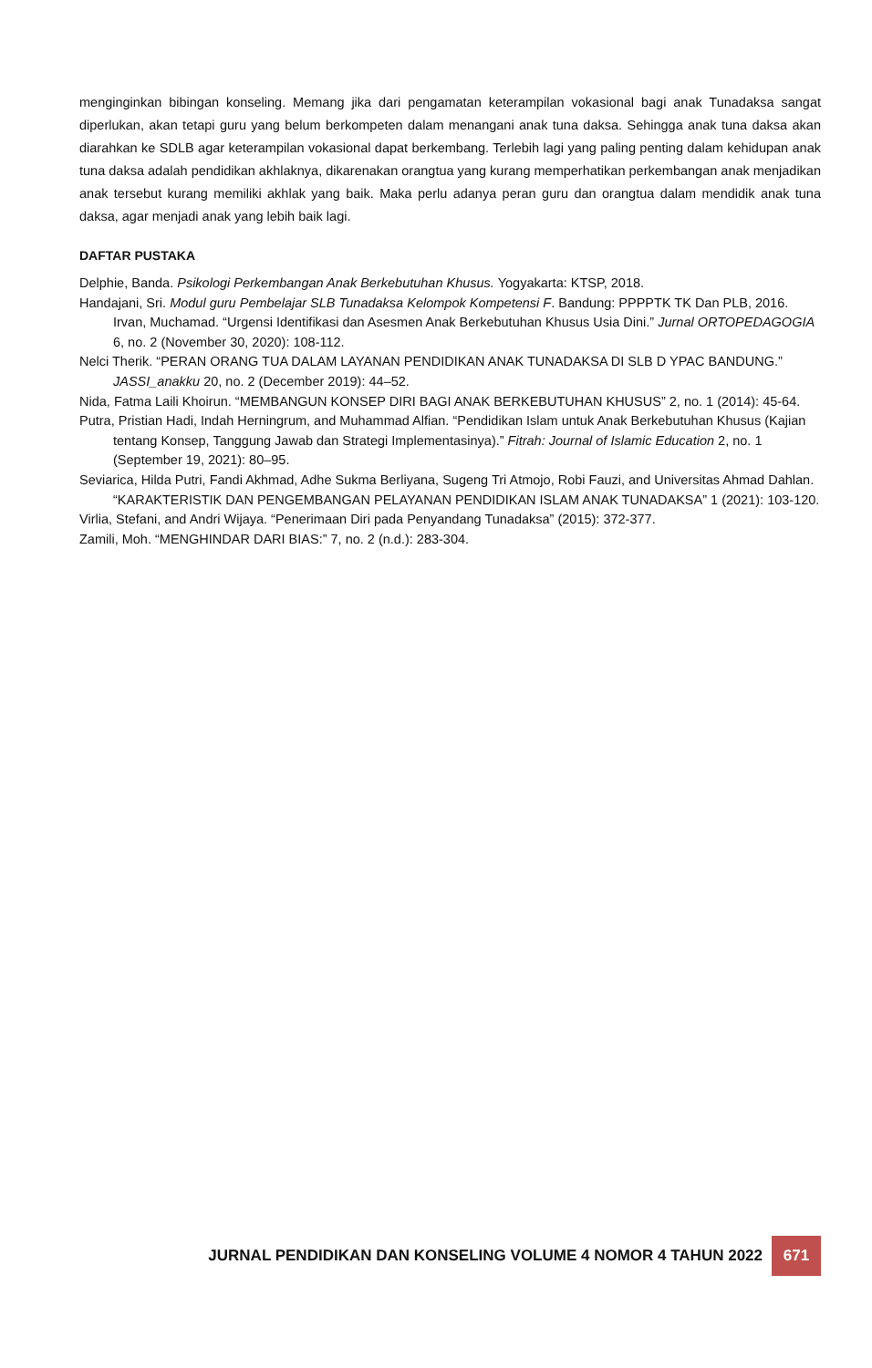menginginkan bibingan konseling. Memang jika dari pengamatan keterampilan vokasional bagi anak Tunadaksa sangat diperlukan, akan tetapi guru yang belum berkompeten dalam menangani anak tuna daksa. Sehingga anak tuna daksa akan diarahkan ke SDLB agar keterampilan vokasional dapat berkembang. Terlebih lagi yang paling penting dalam kehidupan anak tuna daksa adalah pendidikan akhlaknya, dikarenakan orangtua yang kurang memperhatikan perkembangan anak menjadikan anak tersebut kurang memiliki akhlak yang baik. Maka perlu adanya peran guru dan orangtua dalam mendidik anak tuna daksa, agar menjadi anak yang lebih baik lagi.
DAFTAR PUSTAKA
Delphie, Banda. Psikologi Perkembangan Anak Berkebutuhan Khusus. Yogyakarta: KTSP, 2018.
Handajani, Sri. Modul guru Pembelajar SLB Tunadaksa Kelompok Kompetensi F. Bandung: PPPPTK TK Dan PLB, 2016. Irvan, Muchamad. “Urgensi Identifikasi dan Asesmen Anak Berkebutuhan Khusus Usia Dini.” Jurnal ORTOPEDAGOGIA 6, no. 2 (November 30, 2020): 108-112.
Nelci Therik. “PERAN ORANG TUA DALAM LAYANAN PENDIDIKAN ANAK TUNADAKSA DI SLB D YPAC BANDUNG.” JASSI_anakku 20, no. 2 (December 2019): 44–52.
Nida, Fatma Laili Khoirun. “MEMBANGUN KONSEP DIRI BAGI ANAK BERKEBUTUHAN KHUSUS” 2, no. 1 (2014): 45-64.
Putra, Pristian Hadi, Indah Herningrum, and Muhammad Alfian. “Pendidikan Islam untuk Anak Berkebutuhan Khusus (Kajian tentang Konsep, Tanggung Jawab dan Strategi Implementasinya).” Fitrah: Journal of Islamic Education 2, no. 1 (September 19, 2021): 80–95.
Seviarica, Hilda Putri, Fandi Akhmad, Adhe Sukma Berliyana, Sugeng Tri Atmojo, Robi Fauzi, and Universitas Ahmad Dahlan. “KARAKTERISTIK DAN PENGEMBANGAN PELAYANAN PENDIDIKAN ISLAM ANAK TUNADAKSA” 1 (2021): 103-120.
Virlia, Stefani, and Andri Wijaya. “Penerimaan Diri pada Penyandang Tunadaksa” (2015): 372-377.
Zamili, Moh. “MENGHINDAR DARI BIAS:” 7, no. 2 (n.d.): 283-304.
JURNAL PENDIDIKAN DAN KONSELING VOLUME 4 NOMOR 4 TAHUN 2022
671